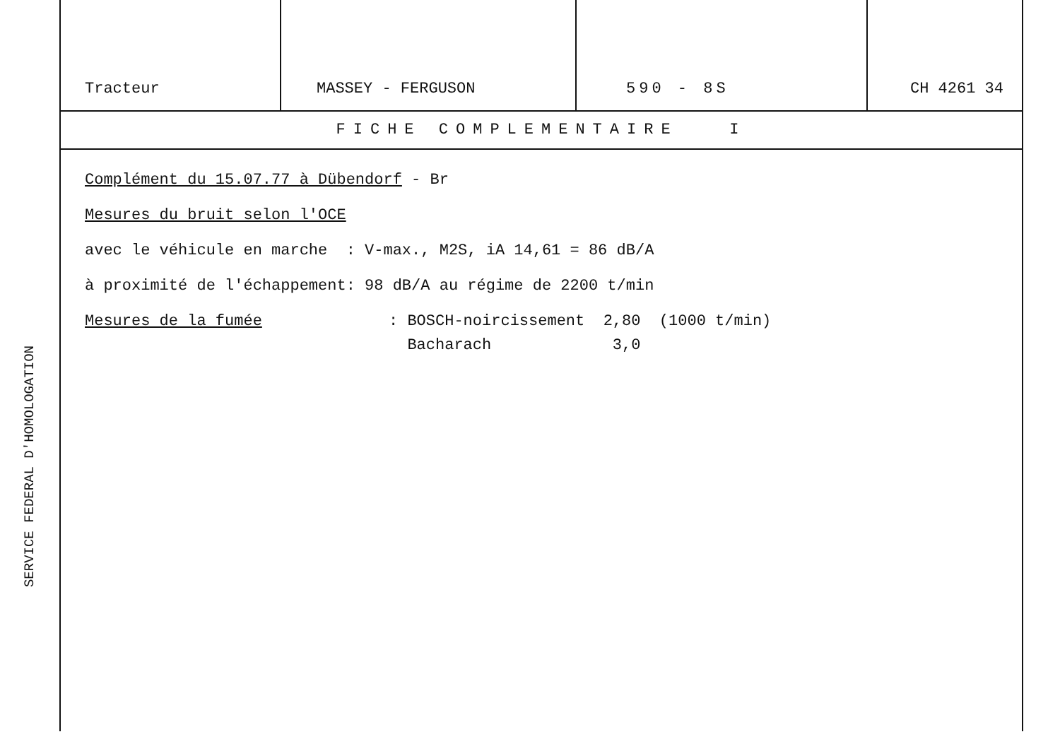SERVICE FEDERAL D'HOMOLOGATION
| Tracteur | MASSEY - FERGUSON | 590 - 8S | CH 4261 34 |
FICHE COMPLEMENTAIRE I
Complément du 15.07.77 à Dübendorf - Br
Mesures du bruit selon l'OCE
avec le véhicule en marche : V-max., M2S, iA 14,61 = 86 dB/A
à proximité de l'échappement: 98 dB/A au régime de 2200 t/min
Mesures de la fumée : BOSCH-noircissement 2,80 (1000 t/min)
Bacharach 3,0